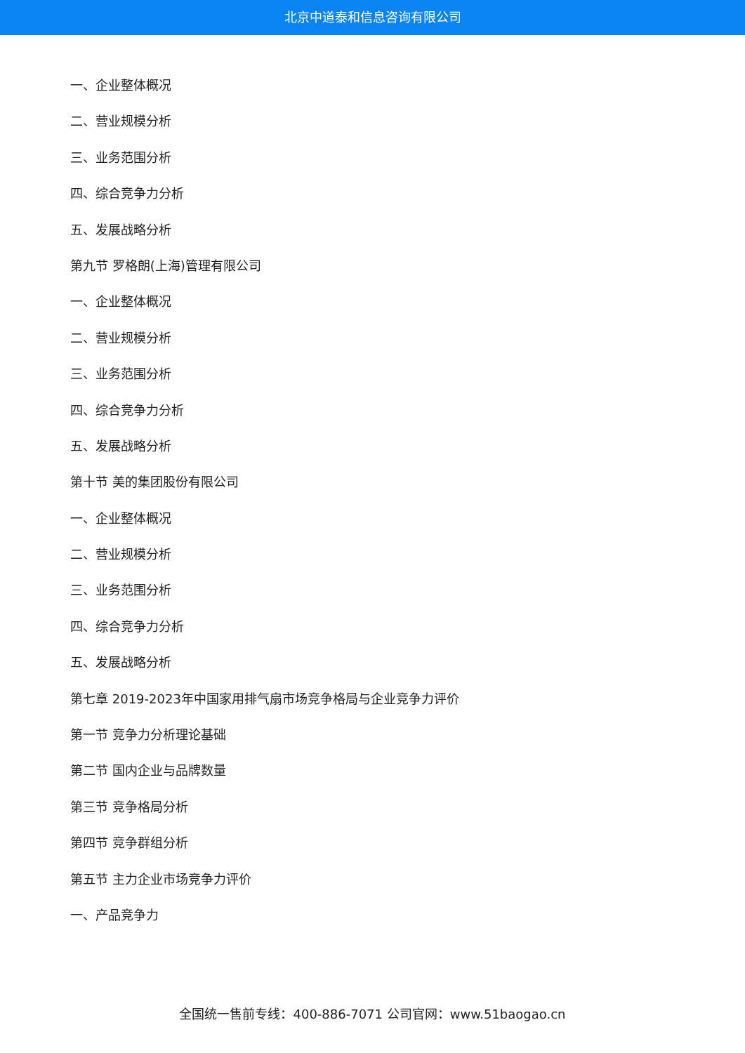北京中道泰和信息咨询有限公司
一、企业整体概况
二、营业规模分析
三、业务范围分析
四、综合竞争力分析
五、发展战略分析
第九节 罗格朗(上海)管理有限公司
一、企业整体概况
二、营业规模分析
三、业务范围分析
四、综合竞争力分析
五、发展战略分析
第十节 美的集团股份有限公司
一、企业整体概况
二、营业规模分析
三、业务范围分析
四、综合竞争力分析
五、发展战略分析
第七章 2019-2023年中国家用排气扇市场竞争格局与企业竞争力评价
第一节 竞争力分析理论基础
第二节 国内企业与品牌数量
第三节 竞争格局分析
第四节 竞争群组分析
第五节 主力企业市场竞争力评价
一、产品竞争力
全国统一售前专线：400-886-7071 公司官网：www.51baogao.cn